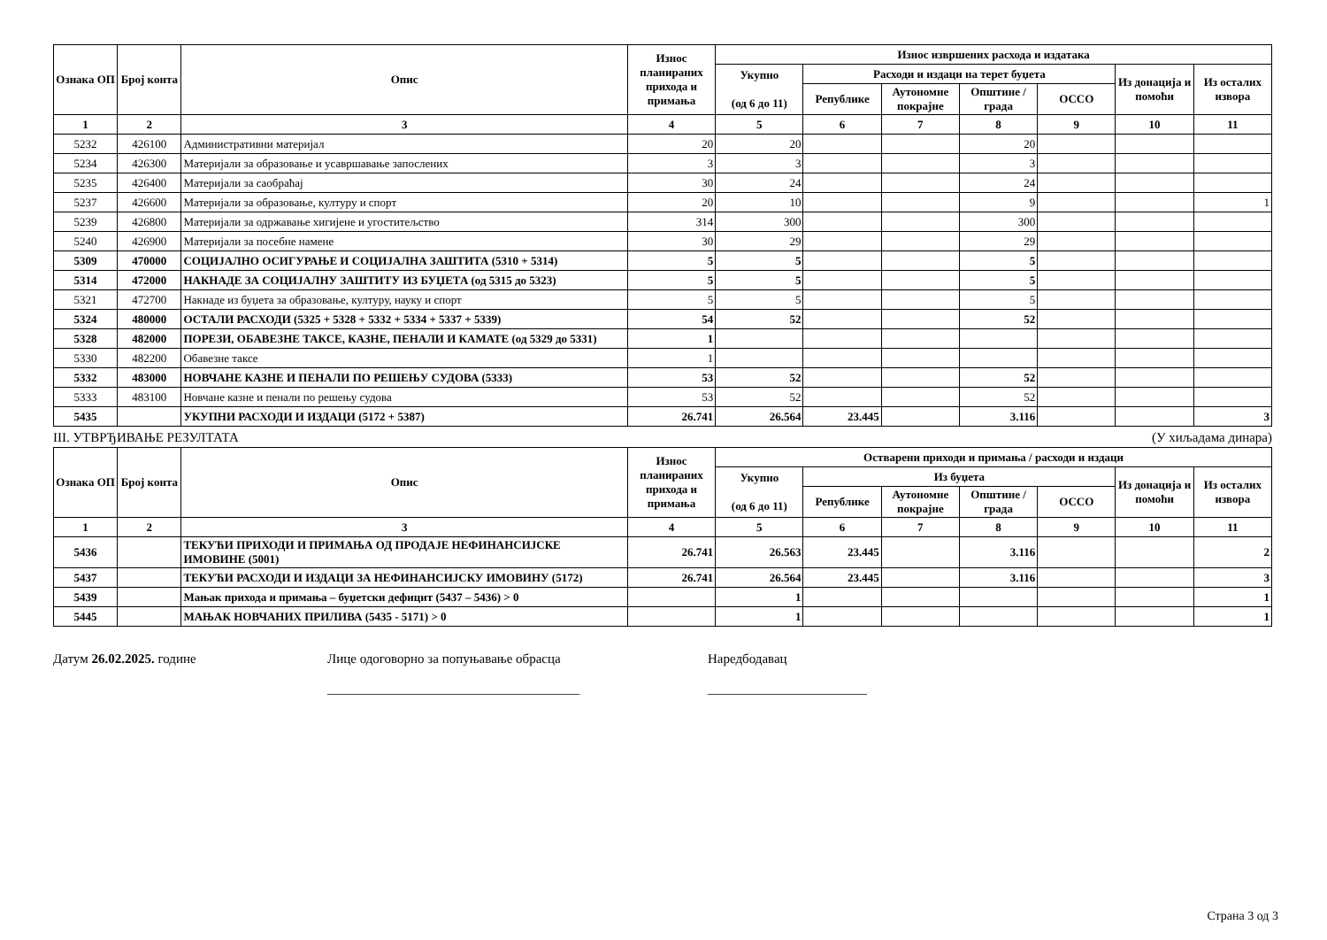| Ознака ОП | Број конта | Опис | Износ планираних прихода и примања | Износ извршених расхода и издатака | | | | | | |
| --- | --- | --- | --- | --- | --- | --- | --- | --- | --- | --- |
| | | | | Укупно (од 6 до 11) | Расходи и издаци на терет буџета | | | | Из донација и помоћи | Из осталих извора |
| | | | | | Републике | Аутономне покрајне | Општине / града | ОССО | | |
| 1 | 2 | 3 | 4 | 5 | 6 | 7 | 8 | 9 | 10 | 11 |
| 5232 | 426100 | Административни материјал | 20 | 20 | | | 20 | | | |
| 5234 | 426300 | Материјали за образовање и усавршавање запослених | 3 | 3 | | | 3 | | | |
| 5235 | 426400 | Материјали за саобраћај | 30 | 24 | | | 24 | | | |
| 5237 | 426600 | Материјали за образовање, културу и спорт | 20 | 10 | | | 9 | | | 1 |
| 5239 | 426800 | Материјали за одржавање хигијене и угоститељство | 314 | 300 | | | 300 | | | |
| 5240 | 426900 | Материјали за посебне намене | 30 | 29 | | | 29 | | | |
| 5309 | 470000 | СОЦИЈАЛНО ОСИГУРАЊЕ И СОЦИЈАЛНА ЗАШТИТА (5310 + 5314) | 5 | 5 | | | 5 | | | |
| 5314 | 472000 | НАКНАДЕ ЗА СОЦИЈАЛНУ ЗАШТИТУ ИЗ БУЏЕТА (од 5315 до 5323) | 5 | 5 | | | 5 | | | |
| 5321 | 472700 | Накнаде из буџета за образовање, културу, науку и спорт | 5 | 5 | | | 5 | | | |
| 5324 | 480000 | ОСТАЛИ РАСХОДИ (5325 + 5328 + 5332 + 5334 + 5337 + 5339) | 54 | 52 | | | 52 | | | |
| 5328 | 482000 | ПОРЕЗИ, ОБАВЕЗНЕ ТАКСЕ, КАЗНЕ, ПЕНАЛИ И КАМАТЕ (од 5329 до 5331) | 1 | | | | | | | |
| 5330 | 482200 | Обавезне таксе | 1 | | | | | | | |
| 5332 | 483000 | НОВЧАНЕ КАЗНЕ И ПЕНАЛИ ПО РЕШЕЊУ СУДОВА (5333) | 53 | 52 | | | 52 | | | |
| 5333 | 483100 | Новчане казне и пенали по решењу судова | 53 | 52 | | | 52 | | | |
| 5435 | | УКУПНИ РАСХОДИ И ИЗДАЦИ (5172 + 5387) | 26.741 | 26.564 | 23.445 | | 3.116 | | | 3 |
III. УТВРЂИВАЊЕ РЕЗУЛТАТА (У хиљадама динара)
| Ознака ОП | Број конта | Опис | Износ планираних прихода и примања | Остварени приходи и примања / расходи и издаци | | | | | | |
| --- | --- | --- | --- | --- | --- | --- | --- | --- | --- | --- |
| | | | | Укупно (од 6 до 11) | Из буџета | | | | Из донација и помоћи | Из осталих извора |
| | | | | | Републике | Аутономне покрајне | Општине / града | ОССО | | |
| 1 | 2 | 3 | 4 | 5 | 6 | 7 | 8 | 9 | 10 | 11 |
| 5436 | | ТЕКУЋИ ПРИХОДИ И ПРИМАЊА ОД ПРОДАЈЕ НЕФИНАНСИЈСКЕ ИМОВИНЕ (5001) | 26.741 | 26.563 | 23.445 | | 3.116 | | | 2 |
| 5437 | | ТЕКУЋИ РАСХОДИ И ИЗДАЦИ ЗА НЕФИНАНСИЈСКУ ИМОВИНУ (5172) | 26.741 | 26.564 | 23.445 | | 3.116 | | | 3 |
| 5439 | | Мањак прихода и примања – буџетски дефицит (5437 – 5436) > 0 | | 1 | | | | | | 1 |
| 5445 | | МАЊАК НОВЧАНИХ ПРИЛИВА (5435 - 5171) > 0 | | 1 | | | | | | 1 |
Датум 26.02.2025. године Лице одоговорно за попуњавање обрасца
______________________________________
Наредбодавац
________________________
Страна 3 од 3